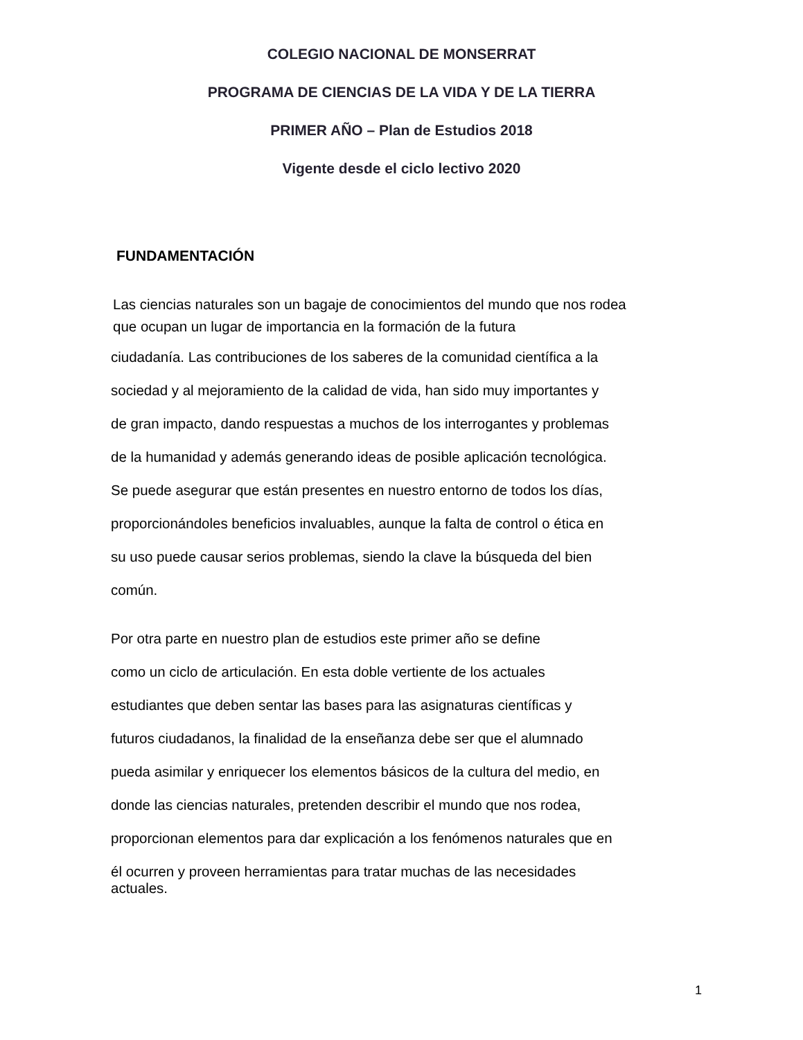COLEGIO NACIONAL DE MONSERRAT
PROGRAMA DE CIENCIAS DE LA VIDA Y DE LA TIERRA
PRIMER AÑO – Plan de Estudios 2018
Vigente desde el ciclo lectivo 2020
FUNDAMENTACIÓN
Las ciencias naturales son un bagaje de conocimientos del mundo que nos rodea
que ocupan un lugar de importancia en la formación de la futura
ciudadanía. Las contribuciones de los saberes de la comunidad científica a la
sociedad y al mejoramiento de la calidad de vida, han sido muy importantes y
de gran impacto, dando respuestas a muchos de los interrogantes y problemas
de la humanidad y además generando ideas de posible aplicación tecnológica.
Se puede asegurar que están presentes en nuestro entorno de todos los días,
proporcionándoles beneficios invaluables, aunque la falta de control o ética en
su uso puede causar serios problemas, siendo la clave la búsqueda del bien
común.
Por otra parte en nuestro plan de estudios este primer año se define
como un ciclo de articulación. En esta doble vertiente de los actuales
estudiantes que deben sentar las bases para las asignaturas científicas y
futuros ciudadanos, la finalidad de la enseñanza debe ser que el alumnado
pueda asimilar y enriquecer los elementos básicos de la cultura del medio, en
donde las ciencias naturales, pretenden describir el mundo que nos rodea,
proporcionan elementos para dar explicación a los fenómenos naturales que en
él ocurren y proveen herramientas para tratar muchas de las necesidades
actuales.
1